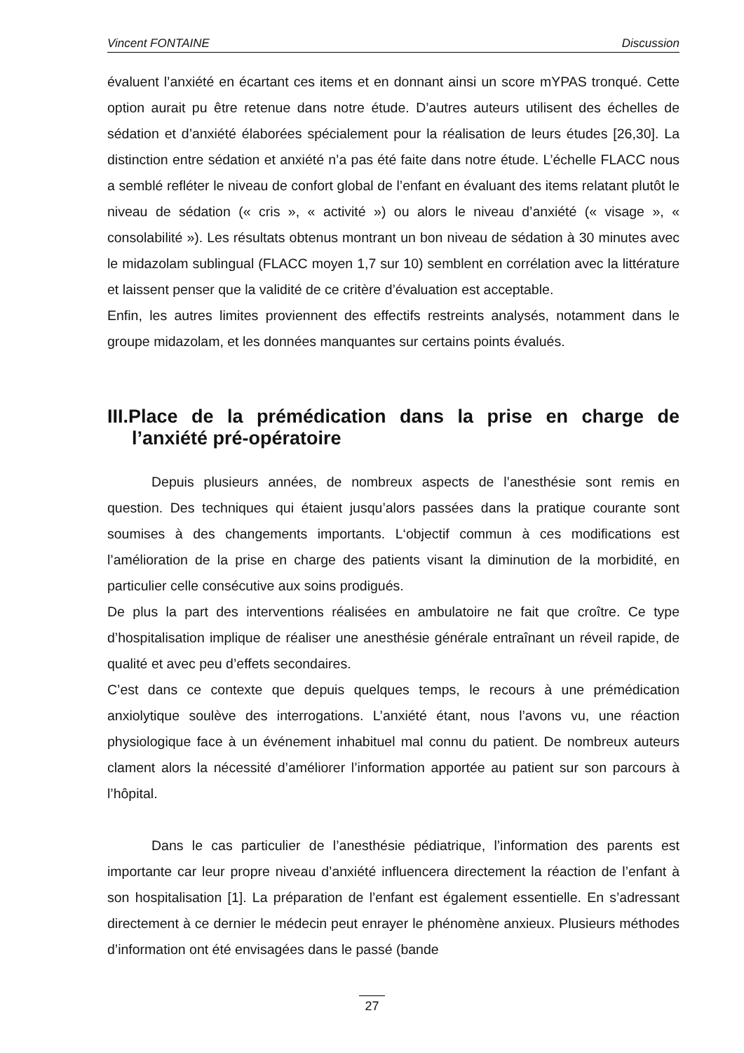Vincent FONTAINE Discussion
évaluent l’anxiété en écartant ces items et en donnant ainsi un score mYPAS tronqué. Cette option aurait pu être retenue dans notre étude. D’autres auteurs utilisent des échelles de sédation et d’anxiété élaborées spécialement pour la réalisation de leurs études [26,30]. La distinction entre sédation et anxiété n’a pas été faite dans notre étude. L’échelle FLACC nous a semblé refléter le niveau de confort global de l’enfant en évaluant des items relatant plutôt le niveau de sédation (« cris », « activité ») ou alors le niveau d’anxiété (« visage », « consolabilité »). Les résultats obtenus montrant un bon niveau de sédation à 30 minutes avec le midazolam sublingual (FLACC moyen 1,7 sur 10) semblent en corrélation avec la littérature et laissent penser que la validité de ce critère d’évaluation est acceptable.
Enfin, les autres limites proviennent des effectifs restreints analysés, notamment dans le groupe midazolam, et les données manquantes sur certains points évalués.
III.Place de la prémédication dans la prise en charge de l’anxiété pré-opératoire
Depuis plusieurs années, de nombreux aspects de l’anesthésie sont remis en question. Des techniques qui étaient jusqu’alors passées dans la pratique courante sont soumises à des changements importants. L‘objectif commun à ces modifications est l’amélioration de la prise en charge des patients visant la diminution de la morbidité, en particulier celle consécutive aux soins prodigués.
De plus la part des interventions réalisées en ambulatoire ne fait que croître. Ce type d’hospitalisation implique de réaliser une anesthésie générale entraînant un réveil rapide, de qualité et avec peu d’effets secondaires.
C’est dans ce contexte que depuis quelques temps, le recours à une prémédication anxiolytique soulève des interrogations. L’anxiété étant, nous l’avons vu, une réaction physiologique face à un événement inhabituel mal connu du patient. De nombreux auteurs clament alors la nécessité d’améliorer l’information apportée au patient sur son parcours à l’hôpital.
Dans le cas particulier de l’anesthésie pédiatrique, l’information des parents est importante car leur propre niveau d’anxiété influencera directement la réaction de l’enfant à son hospitalisation [1]. La préparation de l’enfant est également essentielle. En s’adressant directement à ce dernier le médecin peut enrayer le phénomène anxieux. Plusieurs méthodes d’information ont été envisagées dans le passé (bande
27